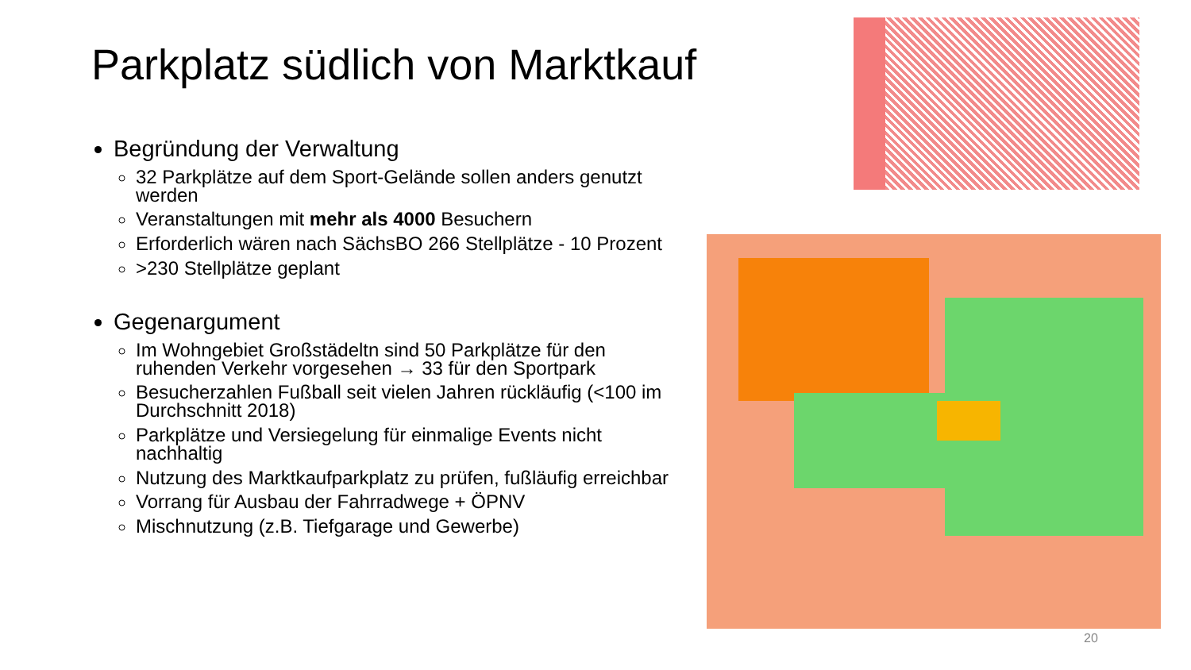Parkplatz südlich von Marktkauf
Begründung der Verwaltung
32 Parkplätze auf dem Sport-Gelände sollen anders genutzt werden
Veranstaltungen mit mehr als 4000 Besuchern
Erforderlich wären nach SächsBO 266 Stellplätze - 10 Prozent
>230 Stellplätze geplant
Gegenargument
Im Wohngebiet Großstädeltn sind 50 Parkplätze für den ruhenden Verkehr vorgesehen → 33 für den Sportpark
Besucherzahlen Fußball seit vielen Jahren rückläufig (<100 im Durchschnitt 2018)
Parkplätze und Versiegelung für einmalige Events nicht nachhaltig
Nutzung des Marktkaufparkplatz zu prüfen, fußläufig erreichbar
Vorrang für Ausbau der Fahrradwege + ÖPNV
Mischnutzung (z.B. Tiefgarage und Gewerbe)
20